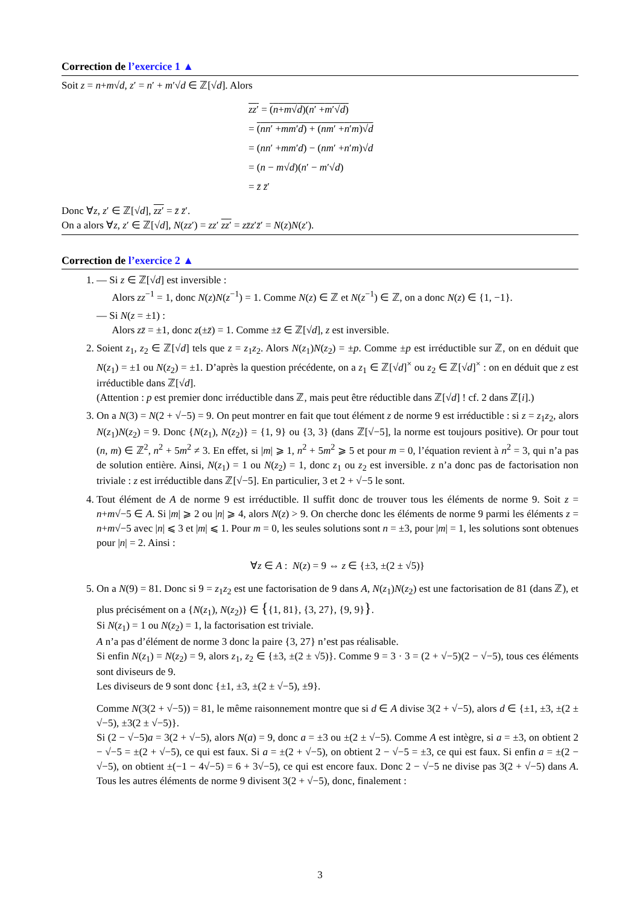Correction de l’exercice 1 ▲
Soit z = n+m√d, z′ = n′ + m′√d ∈ ℤ[√d]. Alors
zz′ = (n+m√d)(n′ +m′√d)
= (nn′ +mm′d) + (nm′ +n′m)√d
= (nn′ +mm′d) − (nm′ +n′m)√d
= (n − m√d)(n′ − m′√d)
= z̄ z̄′
Donc ∀z, z′ ∈ ℤ[√d], zz′ = z̄ z̄′.
On a alors ∀z, z′ ∈ ℤ[√d], N(zz′) = zz′ zz′ = zz̄z′z̄′ = N(z)N(z′).
Correction de l’exercice 2 ▲
1.
— Si z ∈ ℤ[√d] est inversible :
Alors zz<sup>−1</sup> = 1, donc N(z)N(z<sup>−1</sup>) = 1. Comme N(z) ∈ ℤ et N(z<sup>−1</sup>) ∈ ℤ, on a donc N(z) ∈ {1, −1}.
— Si N(z = ±1) :
Alors zz̄ = ±1, donc z(±z̄) = 1. Comme ±z̄ ∈ ℤ[√d], z est inversible.
2. Soient z<sub>1</sub>, z<sub>2</sub> ∈ ℤ[√d] tels que z = z<sub>1</sub>z<sub>2</sub>. Alors N(z<sub>1</sub>)N(z<sub>2</sub>) = ±p. Comme ±p est irréductible sur ℤ, on en déduit que N(z<sub>1</sub>) = ±1 ou N(z<sub>2</sub>) = ±1. D’après la question précédente, on a z<sub>1</sub> ∈ ℤ[√d]<sup>×</sup> ou z<sub>2</sub> ∈ ℤ[√d]<sup>×</sup> : on en déduit que z est irréductible dans ℤ[√d].
(Attention : p est premier donc irréductible dans ℤ, mais peut être réductible dans ℤ[√d] ! cf. 2 dans ℤ[i].)
3. On a N(3) = N(2 + √−5) = 9. On peut montrer en fait que tout élément z de norme 9 est irréductible : si z = z<sub>1</sub>z<sub>2</sub>, alors N(z<sub>1</sub>)N(z<sub>2</sub>) = 9. Donc {N(z<sub>1</sub>), N(z<sub>2</sub>)} = {1, 9} ou {3, 3} (dans ℤ[√−5], la norme est toujours positive). Or pour tout (n, m) ∈ ℤ<sup>2</sup>, n<sup>2</sup> + 5m<sup>2</sup> ≠ 3. En effet, si |m| ⩾ 1, n<sup>2</sup> + 5m<sup>2</sup> ⩾ 5 et pour m = 0, l’équation revient à n<sup>2</sup> = 3, qui n’a pas de solution entière. Ainsi, N(z<sub>1</sub>) = 1 ou N(z<sub>2</sub>) = 1, donc z<sub>1</sub> ou z<sub>2</sub> est inversible. z n’a donc pas de factorisation non triviale : z est irréductible dans ℤ[√−5]. En particulier, 3 et 2 + √−5 le sont.
4. Tout élément de A de norme 9 est irréductible. Il suffit donc de trouver tous les éléments de norme 9. Soit z = n+m√−5 ∈ A. Si |m| ⩾ 2 ou |n| ⩾ 4, alors N(z) > 9. On cherche donc les éléments de norme 9 parmi les éléments z = n+m√−5 avec |n| ⩽ 3 et |m| ⩽ 1. Pour m = 0, les seules solutions sont n = ±3, pour |m| = 1, les solutions sont obtenues pour |n| = 2. Ainsi :
∀z ∈ A : N(z) = 9 ⇔ z ∈ {±3, ±(2 ± √5)}
5. On a N(9) = 81. Donc si 9 = z<sub>1</sub>z<sub>2</sub> est une factorisation de 9 dans A, N(z<sub>1</sub>)N(z<sub>2</sub>) est une factorisation de 81 (dans ℤ), et plus précisément on a {N(z<sub>1</sub>), N(z<sub>2</sub>)} ∈ {{1, 81}, {3, 27}, {9, 9}}.
Si N(z<sub>1</sub>) = 1 ou N(z<sub>2</sub>) = 1, la factorisation est triviale.
A n’a pas d’élément de norme 3 donc la paire {3, 27} n’est pas réalisable.
Si enfin N(z<sub>1</sub>) = N(z<sub>2</sub>) = 9, alors z<sub>1</sub>, z<sub>2</sub> ∈ {±3, ±(2 ± √5)}. Comme 9 = 3 · 3 = (2 + √−5)(2 − √−5), tous ces éléments sont diviseurs de 9.
Les diviseurs de 9 sont donc {±1, ±3, ±(2 ± √−5), ±9}.
Comme N(3(2 + √−5)) = 81, le même raisonnement montre que si d ∈ A divise 3(2 + √−5), alors d ∈ {±1, ±3, ±(2 ± √−5), ±3(2 ± √−5)}.
Si (2 − √−5)a = 3(2 + √−5), alors N(a) = 9, donc a = ±3 ou ±(2 ± √−5). Comme A est intègre, si a = ±3, on obtient 2 − √−5 = ±(2 + √−5), ce qui est faux. Si a = ±(2 + √−5), on obtient 2 − √−5 = ±3, ce qui est faux. Si enfin a = ±(2 − √−5), on obtient ±(−1 − 4√−5) = 6 + 3√−5), ce qui est encore faux. Donc 2 − √−5 ne divise pas 3(2 + √−5) dans A. Tous les autres éléments de norme 9 divisent 3(2 + √−5), donc, finalement :
3